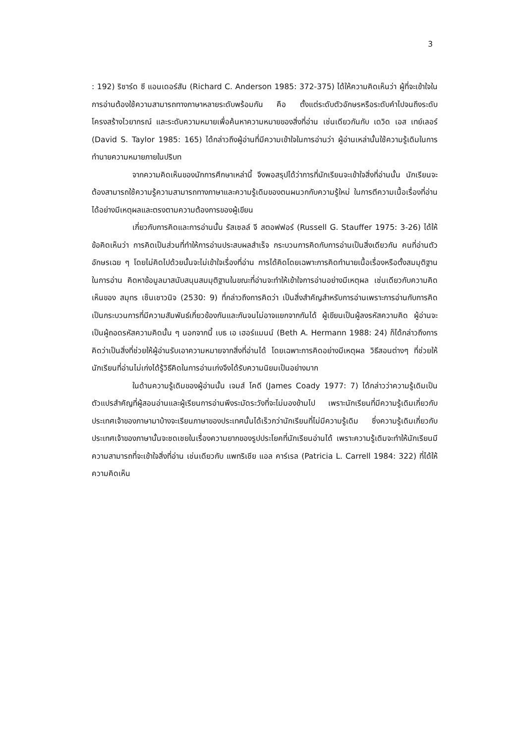3
: 192) ริชาร์ด ซี แอนเดอร์สัน (Richard C. Anderson 1985: 372-375) ได้ให้ความคิดเห็นว่า ผู้ที่จะเข้าใจในการอ่านต้องใช้ความสามารถทางภาษาหลายระดับพร้อมกัน คือ ตั้งแต่ระดับตัวอักษรหรือระดับคำไปจนถึงระดับโครงสร้างไวยากรณ์ และระดับความหมายเพื่อค้นหาความหมายของสิ่งที่อ่าน เช่นเดียวกันกับ เดวิด เอส เทย์เลอร์ (David S. Taylor 1985: 165) ได้กล่าวถึงผู้อ่านที่มีความเข้าใจในการอ่านว่า ผู้อ่านเหล่านั้นใช้ความรู้เดิมในการทำนายความหมายภายในปริบท
จากความคิดเห็นของนักการศึกษาเหล่านี้ จึงพอสรุปได้ว่าการที่นักเรียนจะเข้าใจสิ่งที่อ่านนั้น นักเรียนจะต้องสามารถใช้ความรู้ความสามารถทางภาษาและความรู้เดิมของตนผนวกกับความรู้ใหม่ ในการตีความเนื้อเรื่องที่อ่านได้อย่างมีเหตุผลและตรงตามความต้องการของผู้เขียน
เกี่ยวกับการคิดและการอ่านนั้น รัสเซลล์ จี สตอฟฟอร์ (Russell G. Stauffer 1975: 3-26) ได้ให้ข้อคิดเห็นว่า การคิดเป็นส่วนที่ทำให้การอ่านประสบผลสำเร็จ กระบวนการคิดกับการอ่านเป็นสิ่งเดียวกัน คนที่อ่านตัวอักษรเฉย ๆ โดยไม่คิดไปด้วยนั้นจะไม่เข้าใจเรื่องที่อ่าน การได้คิดโดยเฉพาะการคิดทำนายเนื้อเรื่องหรือตั้งสมมุติฐานในการอ่าน คิดหาข้อมูลมาสนับสนุนสมมุติฐานในขณะที่อ่านจะทำให้เข้าใจการอ่านอย่างมีเหตุผล เช่นเดียวกับความคิดเห็นของ สมุทร เซ็นเชาวนิจ (2530: 9) ที่กล่าวถึงการคิดว่า เป็นสิ่งสำคัญสำหรับการอ่านเพราะการอ่านกับการคิดเป็นกระบวนการที่มีความสัมพันธ์เกี่ยวข้องกันและกันจนไม่อาจแยกจากกันได้ ผู้เขียนเป็นผู้ลงรหัสความคิด ผู้อ่านจะเป็นผู้ถอดรหัสความคิดนั้น ๆ นอกจากนี้ เบธ เอ เฮอร์แมนน์ (Beth A. Hermann 1988: 24) ก็ได้กล่าวถึงการคิดว่าเป็นสิ่งที่ช่วยให้ผู้อ่านรับเอาความหมายจากสิ่งที่อ่านได้ โดยเฉพาะการคิดอย่างมีเหตุผล วิธีสอนต่างๆ ที่ช่วยให้นักเรียนที่อ่านไม่เก่งได้รู้วิธีคิดในการอ่านเก่งจึงได้รับความนิยมเป็นอย่างมาก
ในด้านความรู้เดิมของผู้อ่านนั้น เจมส์ โคดี (James Coady 1977: 7) ได้กล่าวว่าความรู้เดิมเป็นตัวแปรสำคัญที่ผู้สอนอ่านและผู้เรียนการอ่านพึงระมัดระวังที่จะไม่มองข้ามไป เพราะนักเรียนที่มีความรู้เดิมเกี่ยวกับประเทศเจ้าของภาษามาบ้างจะเรียนภาษาของประเทศนั้นได้เร็วกว่านักเรียนที่ไม่มีความรู้เดิม ซึ่งความรู้เดิมเกี่ยวกับประเทศเจ้าของภาษานั้นจะชดเชยในเรื่องความยากของรูปประโยคที่นักเรียนอ่านได้ เพราะความรู้เดิมจะทำให้นักเรียนมีความสามารถที่จะเข้าใจสิ่งที่อ่าน เช่นเดียวกับ แพทริเชีย แอล คาร์เรล (Patricia L. Carrell 1984: 322) ที่ได้ให้ความคิดเห็น